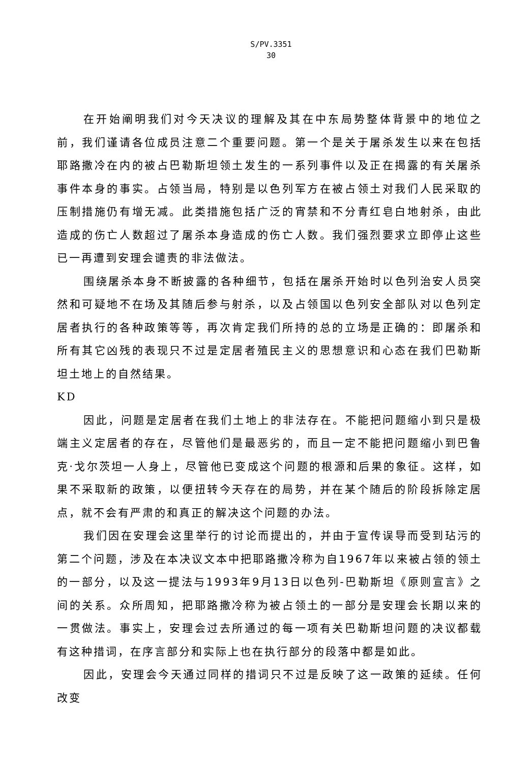S/PV.3351
30
在开始阐明我们对今天决议的理解及其在中东局势整体背景中的地位之前，我们谨请各位成员注意二个重要问题。第一个是关于屠杀发生以来在包括耶路撒冷在内的被占巴勒斯坦领土发生的一系列事件以及正在揭露的有关屠杀事件本身的事实。占领当局，特别是以色列军方在被占领土对我们人民采取的压制措施仍有增无减。此类措施包括广泛的宵禁和不分青红皂白地射杀，由此造成的伤亡人数超过了屠杀本身造成的伤亡人数。我们强烈要求立即停止这些已一再遭到安理会谴责的非法做法。
围绕屠杀本身不断披露的各种细节，包括在屠杀开始时以色列治安人员突然和可疑地不在场及其随后参与射杀，以及占领国以色列安全部队对以色列定居者执行的各种政策等等，再次肯定我们所持的总的立场是正确的：即屠杀和所有其它凶残的表现只不过是定居者殖民主义的思想意识和心态在我们巴勒斯坦土地上的自然结果。
KD
因此，问题是定居者在我们土地上的非法存在。不能把问题缩小到只是极端主义定居者的存在，尽管他们是最恶劣的，而且一定不能把问题缩小到巴鲁克·戈尔茨坦一人身上，尽管他已变成这个问题的根源和后果的象征。这样，如果不采取新的政策，以便扭转今天存在的局势，并在某个随后的阶段拆除定居点，就不会有严肃的和真正的解决这个问题的办法。
我们因在安理会这里举行的讨论而提出的，并由于宣传误导而受到玷污的第二个问题，涉及在本决议文本中把耶路撒冷称为自1967年以来被占领的领土的一部分，以及这一提法与1993年9月13日以色列-巴勒斯坦《原则宣言》之间的关系。众所周知，把耶路撒冷称为被占领土的一部分是安理会长期以来的一贯做法。事实上，安理会过去所通过的每一项有关巴勒斯坦问题的决议都载有这种措词，在序言部分和实际上也在执行部分的段落中都是如此。
因此，安理会今天通过同样的措词只不过是反映了这一政策的延续。任何改变